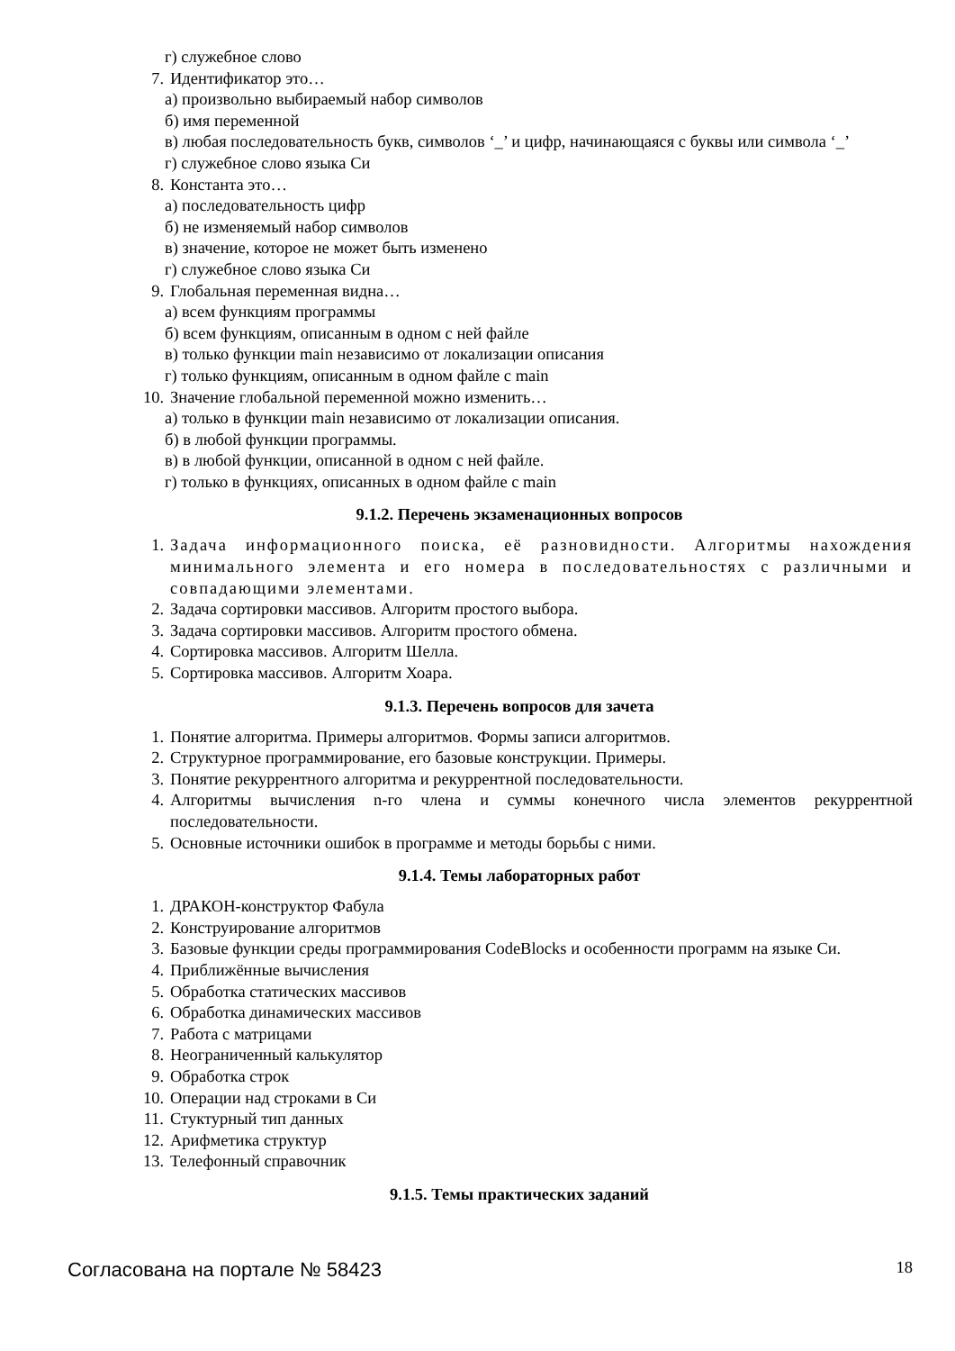г) служебное слово
7. Идентификатор это…
а) произвольно выбираемый набор символов
б) имя переменной
в) любая последовательность букв, символов ‘_’ и цифр, начинающаяся с буквы или символа ‘_’
г) служебное слово языка Си
8. Константа это…
а) последовательность цифр
б) не изменяемый набор символов
в) значение, которое не может быть изменено
г) служебное слово языка Си
9. Глобальная переменная видна…
а) всем функциям программы
б) всем функциям, описанным в одном с ней файле
в) только функции main независимо от локализации описания
г) только функциям, описанным в одном файле с main
10. Значение глобальной переменной можно изменить…
а) только в функции main независимо от локализации описания.
б) в любой функции программы.
в) в любой функции, описанной в одном с ней файле.
г) только в функциях, описанных в одном файле с main
9.1.2. Перечень экзаменационных вопросов
1. Задача информационного поиска, её разновидности. Алгоритмы нахождения минимального элемента и его номера в последовательностях с различными и совпадающими элементами.
2. Задача сортировки массивов. Алгоритм простого выбора.
3. Задача сортировки массивов. Алгоритм простого обмена.
4. Сортировка массивов. Алгоритм Шелла.
5. Сортировка массивов. Алгоритм Хоара.
9.1.3. Перечень вопросов для зачета
1. Понятие алгоритма. Примеры алгоритмов. Формы записи алгоритмов.
2. Структурное программирование, его базовые конструкции. Примеры.
3. Понятие рекуррентного алгоритма и рекуррентной последовательности.
4. Алгоритмы вычисления n-го члена и суммы конечного числа элементов рекуррентной последовательности.
5. Основные источники ошибок в программе и методы борьбы с ними.
9.1.4. Темы лабораторных работ
1. ДРАКОН-конструктор Фабула
2. Конструирование алгоритмов
3. Базовые функции среды программирования CodeBlocks и особенности программ на языке Си.
4. Приближённые вычисления
5. Обработка статических массивов
6. Обработка динамических массивов
7. Работа с матрицами
8. Неограниченный калькулятор
9. Обработка строк
10. Операции над строками в Си
11. Стуктурный тип данных
12. Арифметика структур
13. Телефонный справочник
9.1.5. Темы практических заданий
Согласована на портале № 58423 18